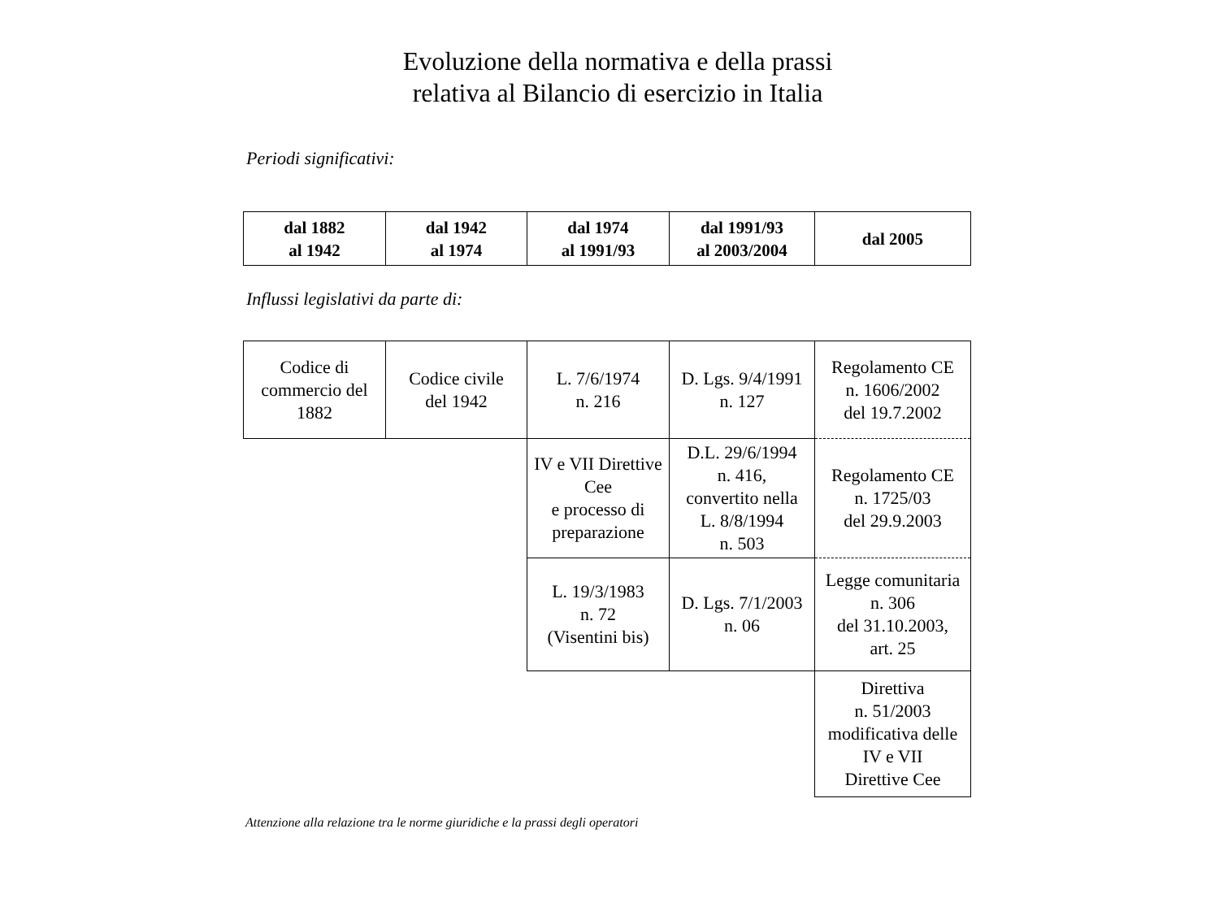Evoluzione della normativa e della prassi
relativa al Bilancio di esercizio in Italia
Periodi significativi:
| dal 1882 al 1942 | dal 1942 al 1974 | dal 1974 al 1991/93 | dal 1991/93 al 2003/2004 | dal 2005 |
Influssi legislativi da parte di:
| Codice di commercio del 1882 | Codice civile del 1942 | L. 7/6/1974 n. 216 | D. Lgs. 9/4/1991 n. 127 | Regolamento CE n. 1606/2002 del 19.7.2002 |
| | | IV e VII Direttive Cee e processo di preparazione | D.L. 29/6/1994 n. 416, convertito nella L. 8/8/1994 n. 503 | Regolamento CE n. 1725/03 del 29.9.2003 |
| | | L. 19/3/1983 n. 72 (Visentini bis) | D. Lgs. 7/1/2003 n. 06 | Legge comunitaria n. 306 del 31.10.2003, art. 25 |
| | | | | Direttiva n. 51/2003 modificativa delle IV e VII Direttive Cee |
Attenzione alla relazione tra le norme giuridiche e la prassi degli operatori